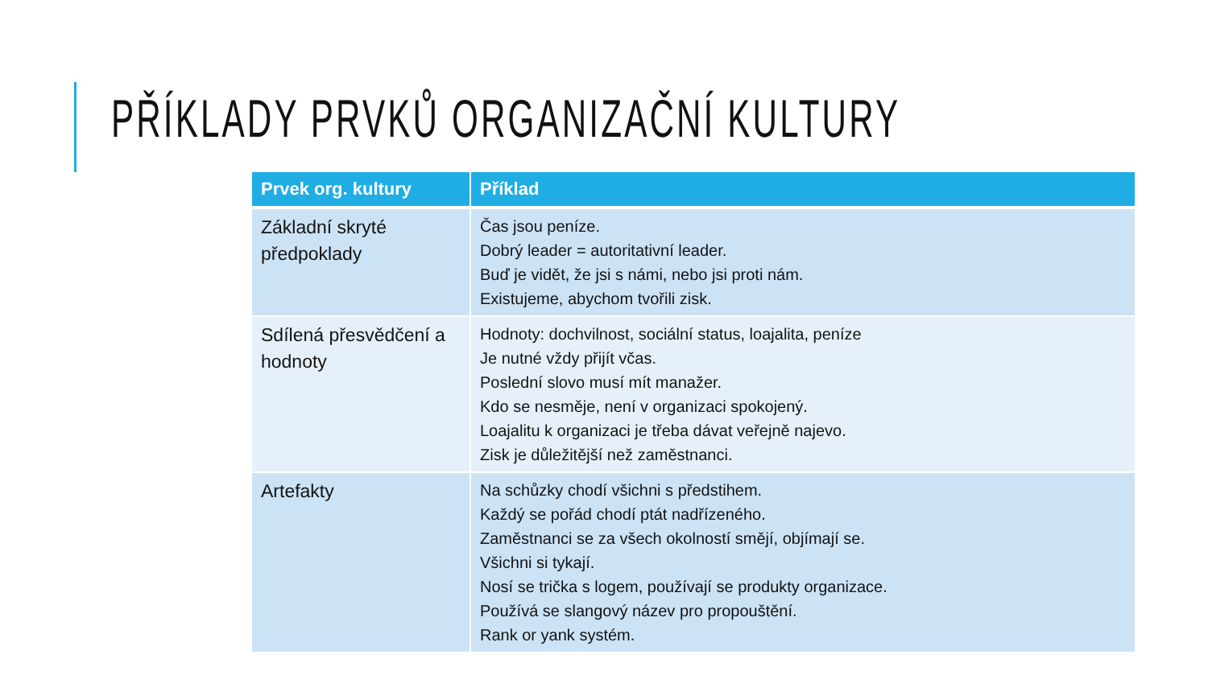PŘÍKLADY PRVKŮ ORGANIZAČNÍ KULTURY
| Prvek org. kultury | Příklad |
| --- | --- |
| Základní skryté předpoklady | Čas jsou peníze. Dobrý leader = autoritativní leader. Buď je vidět, že jsi s námi, nebo jsi proti nám. Existujeme, abychom tvořili zisk. |
| Sdílená přesvědčení a hodnoty | Hodnoty: dochvilnost, sociální status, loajalita, peníze Je nutné vždy přijít včas. Poslední slovo musí mít manažer. Kdo se nesměje, není v organizaci spokojený. Loajalitu k organizaci je třeba dávat veřejně najevo. Zisk je důležitější než zaměstnanci. |
| Artefakty | Na schůzky chodí všichni s předstihem. Každý se pořád chodí ptát nadřízeného. Zaměstnanci se za všech okolností smějí, objímají se. Všichni si tykají. Nosí se trička s logem, používají se produkty organizace. Používá se slangový název pro propouštění. Rank or yank systém. |